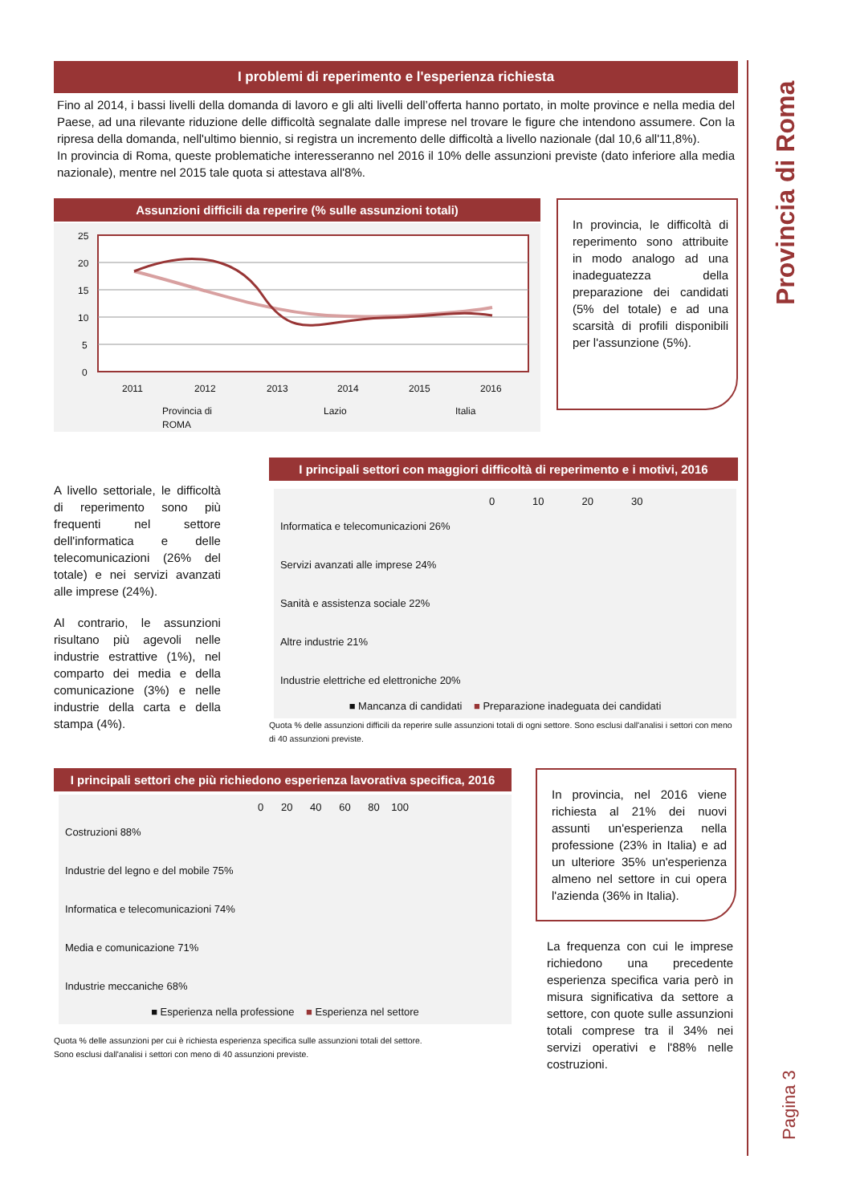Provincia di Roma
Pagina 3
I problemi di reperimento e l'esperienza richiesta
Fino al 2014, i bassi livelli della domanda di lavoro e gli alti livelli dell’offerta hanno portato, in molte province e nella media del Paese, ad una rilevante riduzione delle difficoltà segnalate dalle imprese nel trovare le figure che intendono assumere. Con la ripresa della domanda, nell'ultimo biennio, si registra un incremento delle difficoltà a livello nazionale (dal 10,6 all'11,8%).
In provincia di Roma, queste problematiche interesseranno nel 2016 il 10% delle assunzioni previste (dato inferiore alla media nazionale), mentre nel 2015 tale quota si attestava all'8%.
Assunzioni difficili da reperire (% sulle assunzioni totali)
25
20
15
10
5
0
2011
2012
2013
2014
2015
2016
Provincia di
ROMA
Lazio
Italia
In provincia, le difficoltà di reperimento sono attribuite in modo analogo ad una inadeguatezza della preparazione dei candidati (5% del totale) e ad una scarsità di profili disponibili per l'assunzione (5%).
A livello settoriale, le difficoltà di reperimento sono più frequenti nel settore dell'informatica e delle telecomunicazioni (26% del totale) e nei servizi avanzati alle imprese (24%).
Al contrario, le assunzioni risultano più agevoli nelle industrie estrattive (1%), nel comparto dei media e della comunicazione (3%) e nelle industrie della carta e della stampa (4%).
I principali settori con maggiori difficoltà di reperimento e i motivi, 2016
0 10 20 30
Informatica e telecomunicazioni 26%
Servizi avanzati alle imprese 24%
Sanità e assistenza sociale 22%
Altre industrie 21%
Industrie elettriche ed elettroniche 20%
■ Mancanza di candidati ■ Preparazione inadeguata dei candidati
Quota % delle assunzioni difficili da reperire sulle assunzioni totali di ogni settore. Sono esclusi dall'analisi i settori con meno di 40 assunzioni previste.
I principali settori che più richiedono esperienza lavorativa specifica, 2016
0 20 40 60 80 100
Costruzioni 88%
Industrie del legno e del mobile 75%
Informatica e telecomunicazioni 74%
Media e comunicazione 71%
Industrie meccaniche 68%
■ Esperienza nella professione ■ Esperienza nel settore
Quota % delle assunzioni per cui è richiesta esperienza specifica sulle assunzioni totali del settore.
Sono esclusi dall'analisi i settori con meno di 40 assunzioni previste.
In provincia, nel 2016 viene richiesta al 21% dei nuovi assunti un'esperienza nella professione (23% in Italia) e ad un ulteriore 35% un'esperienza almeno nel settore in cui opera l'azienda (36% in Italia).
La frequenza con cui le imprese richiedono una precedente esperienza specifica varia però in misura significativa da settore a settore, con quote sulle assunzioni totali comprese tra il 34% nei servizi operativi e l'88% nelle costruzioni.